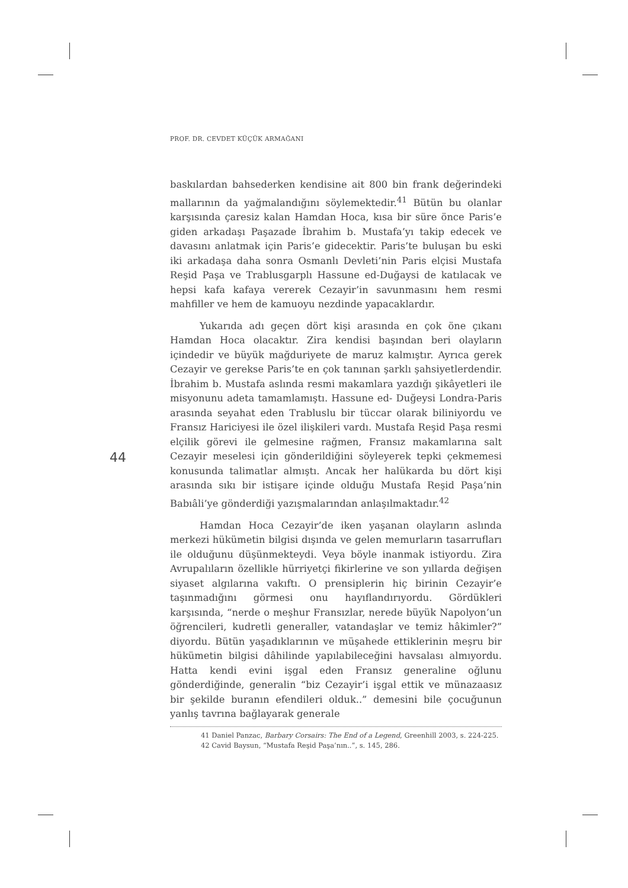PROF. DR. CEVDET KÜÇÜK ARMAĞANI
44
baskılardan bahsederken kendisine ait 800 bin frank değerindeki mallarının da yağmalandığını söylemektedir.<sup>41</sup> Bütün bu olanlar karşısında çaresiz kalan Hamdan Hoca, kısa bir süre önce Paris’e giden arkadaşı Paşazade İbrahim b. Mustafa’yı takip edecek ve davasını anlatmak için Paris’e gidecektir. Paris’te buluşan bu eski iki arkadaşa daha sonra Osmanlı Devleti’nin Paris elçisi Mustafa Reşid Paşa ve Trablusgarplı Hassune ed-Duğaysi de katılacak ve hepsi kafa kafaya vererek Cezayir’in savunmasını hem resmi mahfiller ve hem de kamuoyu nezdinde yapacaklardır.
Yukarıda adı geçen dört kişi arasında en çok öne çıkanı Hamdan Hoca olacaktır. Zira kendisi başından beri olayların içindedir ve büyük mağduriyete de maruz kalmıştır. Ayrıca gerek Cezayir ve gerekse Paris’te en çok tanınan şarklı şahsiyetlerdendir. İbrahim b. Mustafa aslında resmi makamlara yazdığı şikâyetleri ile misyonunu adeta tamamlamıştı. Hassune ed- Duğeysi Londra-Paris arasında seyahat eden Trabluslu bir tüccar olarak biliniyordu ve Fransız Hariciyesi ile özel ilişkileri vardı. Mustafa Reşid Paşa resmi elçilik görevi ile gelmesine rağmen, Fransız makamlarına salt Cezayir meselesi için gönderildiğini söyleyerek tepki çekmemesi konusunda talimatlar almıştı. Ancak her halükarda bu dört kişi arasında sıkı bir istişare içinde olduğu Mustafa Reşid Paşa’nin Babıâli’ye gönderdiği yazışmalarından anlaşılmaktadır.<sup>42</sup>
Hamdan Hoca Cezayir’de iken yaşanan olayların aslında merkezi hükümetin bilgisi dışında ve gelen memurların tasarrufları ile olduğunu düşünmekteydi. Veya böyle inanmak istiyordu. Zira Avrupalıların özellikle hürriyetçi fikirlerine ve son yıllarda değişen siyaset algılarına vakıftı. O prensiplerin hiç birinin Cezayir’e taşınmadığını görmesi onu hayıflandırıyordu. Gördükleri karşısında, “nerde o meşhur Fransızlar, nerede büyük Napolyon’un öğrencileri, kudretli generaller, vatandaşlar ve temiz hâkimler?” diyordu. Bütün yaşadıklarının ve müşahede ettiklerinin meşru bir hükümetin bilgisi dâhilinde yapılabileceğini havsalası almıyordu. Hatta kendi evini işgal eden Fransız generaline oğlunu gönderdiğinde, generalin “biz Cezayir’i işgal ettik ve münazaasız bir şekilde buranın efendileri olduk..” demesini bile çocuğunun yanlış tavrına bağlayarak generale
41 Daniel Panzac, Barbary Corsairs: The End of a Legend, Greenhill 2003, s. 224-225.
42 Cavid Baysun, “Mustafa Reşid Paşa’nın..”, s. 145, 286.